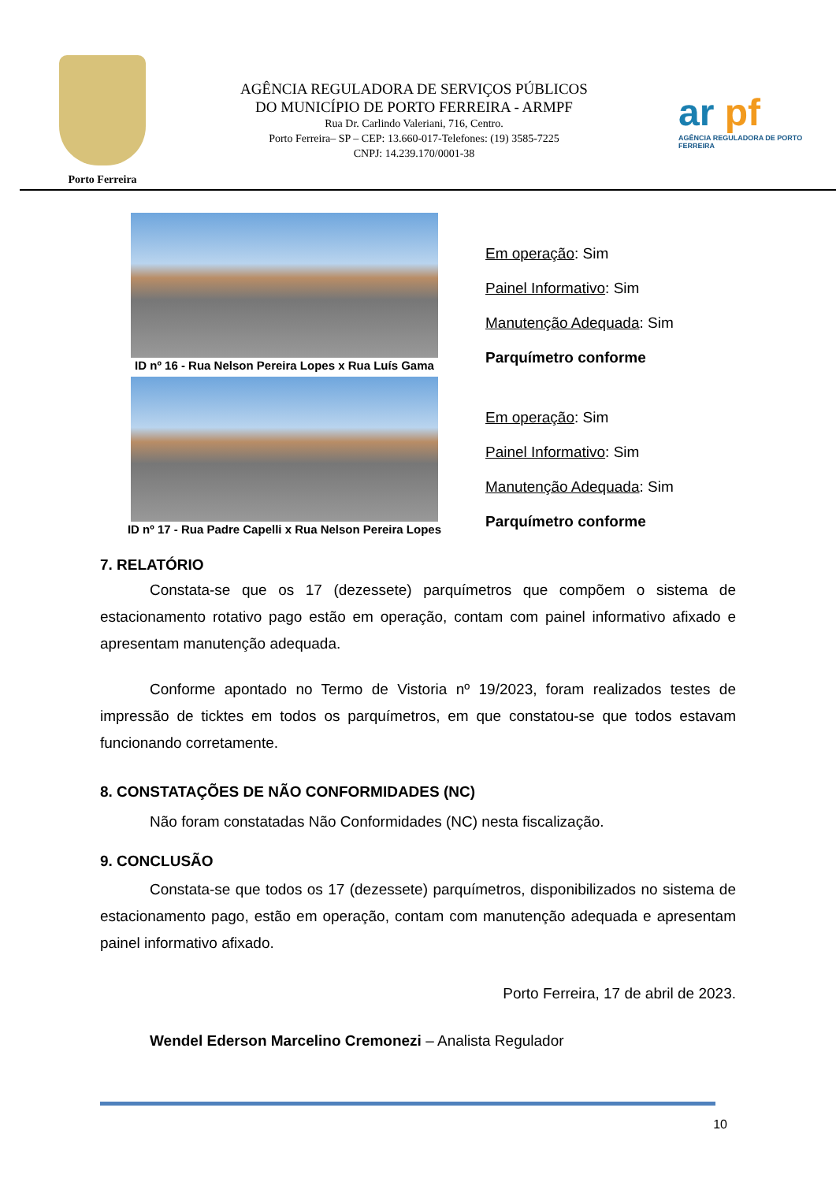Porto Ferreira
AGÊNCIA REGULADORA DE SERVIÇOS PÚBLICOS
DO MUNICÍPIO DE PORTO FERREIRA - ARMPF
Rua Dr. Carlindo Valeriani, 716, Centro.
Porto Ferreira– SP – CEP: 13.660-017-Telefones: (19) 3585-7225
CNPJ: 14.239.170/0001-38
ar pf
AGÊNCIA REGULADORA DE PORTO FERREIRA
ID nº 16 - Rua Nelson Pereira Lopes x Rua Luís Gama
Em operação: Sim
Painel Informativo: Sim
Manutenção Adequada: Sim
Parquímetro conforme
ID nº 17 - Rua Padre Capelli x Rua Nelson Pereira Lopes
Em operação: Sim
Painel Informativo: Sim
Manutenção Adequada: Sim
Parquímetro conforme
7. RELATÓRIO
Constata-se que os 17 (dezessete) parquímetros que compõem o sistema de estacionamento rotativo pago estão em operação, contam com painel informativo afixado e apresentam manutenção adequada.
Conforme apontado no Termo de Vistoria nº 19/2023, foram realizados testes de impressão de ticktes em todos os parquímetros, em que constatou-se que todos estavam funcionando corretamente.
8. CONSTATAÇÕES DE NÃO CONFORMIDADES (NC)
Não foram constatadas Não Conformidades (NC) nesta fiscalização.
9. CONCLUSÃO
Constata-se que todos os 17 (dezessete) parquímetros, disponibilizados no sistema de estacionamento pago, estão em operação, contam com manutenção adequada e apresentam painel informativo afixado.
Porto Ferreira, 17 de abril de 2023.
Wendel Ederson Marcelino Cremonezi – Analista Regulador
10